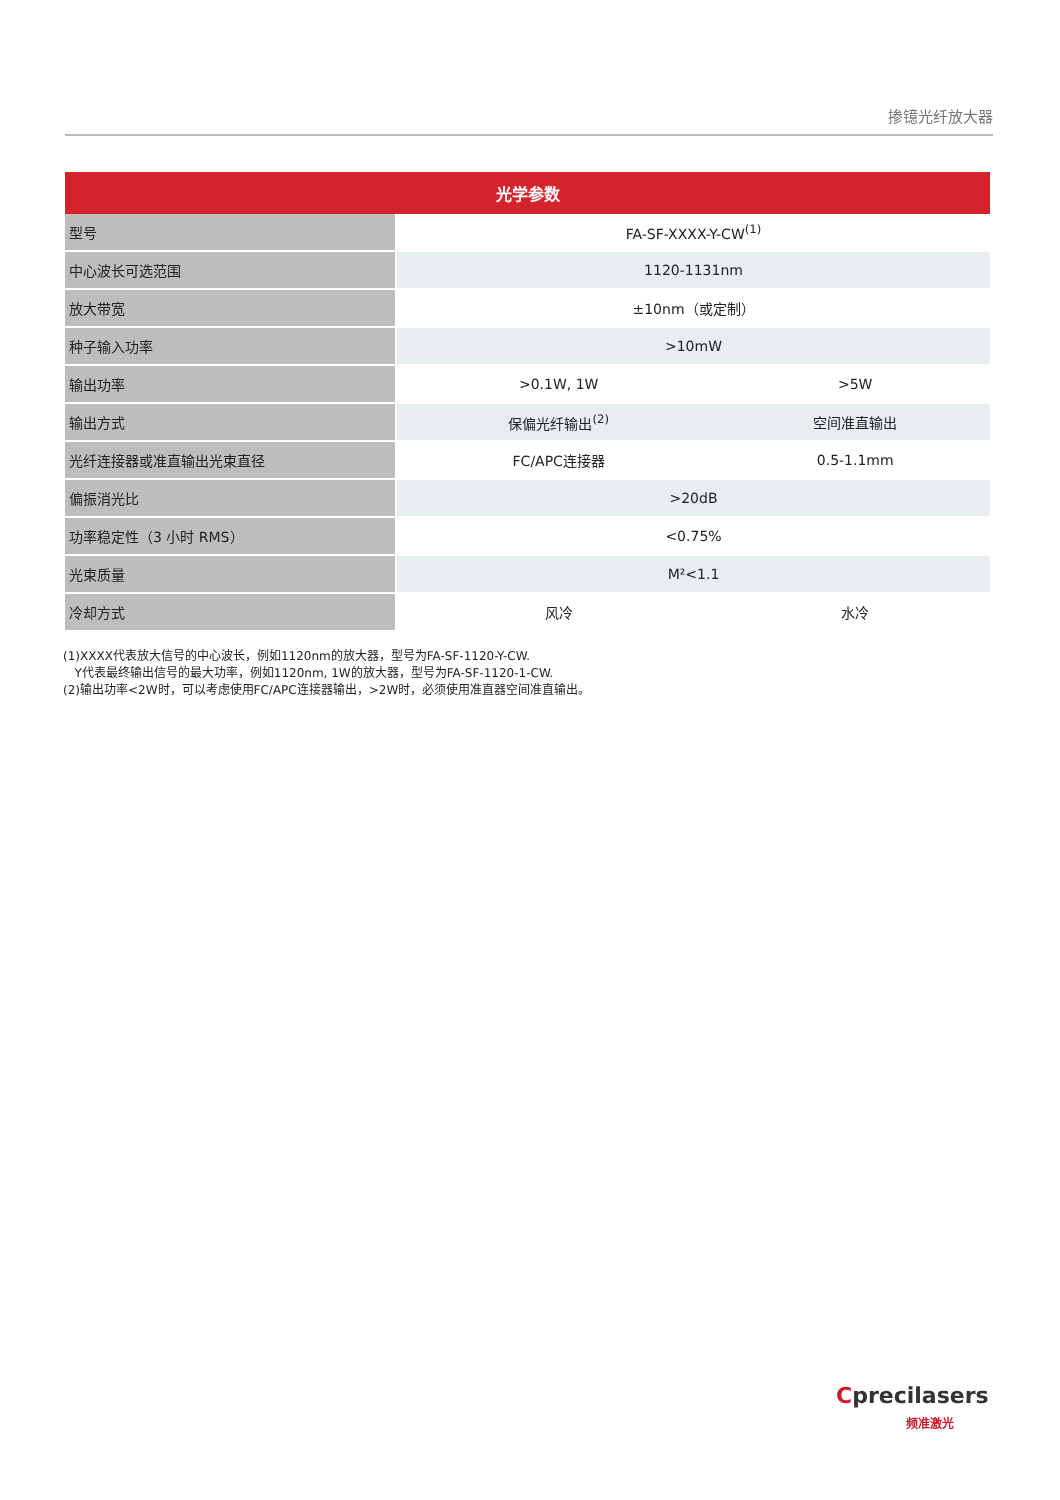掺镱光纤放大器
| 光学参数 | | |
| --- | --- | --- |
| 型号 | FA-SF-XXXX-Y-CW<sup>(1)</sup> | |
| 中心波长可选范围 | 1120-1131nm | |
| 放大带宽 | ±10nm（或定制） | |
| 种子输入功率 | >10mW | |
| 输出功率 | >0.1W, 1W | >5W |
| 输出方式 | 保偏光纤输出<sup>(2)</sup> | 空间准直输出 |
| 光纤连接器或准直输出光束直径 | FC/APC连接器 | 0.5-1.1mm |
| 偏振消光比 | >20dB | |
| 功率稳定性（3 小时 RMS） | <0.75% | |
| 光束质量 | M²<1.1 | |
| 冷却方式 | 风冷 | 水冷 |
(1)XXXX代表放大信号的中心波长，例如1120nm的放大器，型号为FA-SF-1120-Y-CW.
Y代表最终输出信号的最大功率，例如1120nm, 1W的放大器，型号为FA-SF-1120-1-CW.
(2)输出功率<2W时，可以考虑使用FC/APC连接器输出，>2W时，必须使用准直器空间准直输出。
Cprecilasers
频准激光